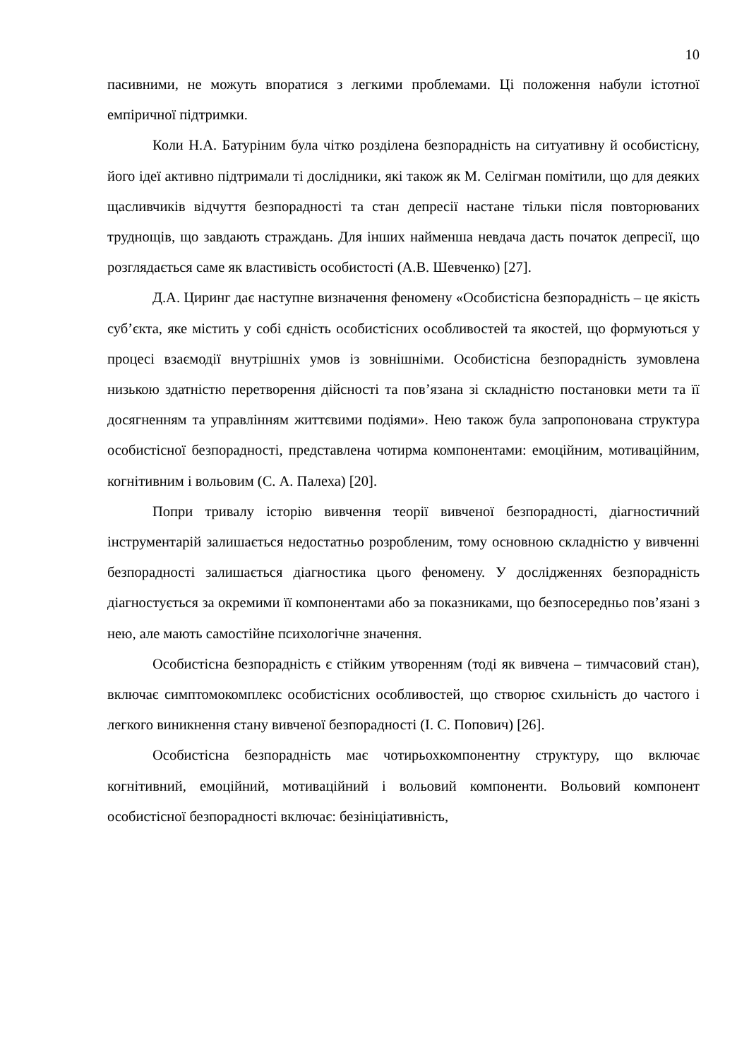10
пасивними, не можуть впоратися з легкими проблемами. Ці положення набули істотної емпіричної підтримки.
Коли Н.А. Батуріним була чітко розділена безпорадність на ситуативну й особистісну, його ідеї активно підтримали ті дослідники, які також як М. Селігман помітили, що для деяких щасливчиків відчуття безпорадності та стан депресії настане тільки після повторюваних труднощів, що завдають страждань. Для інших найменша невдача дасть початок депресії, що розглядається саме як властивість особистості (А.В. Шевченко) [27].
Д.А. Циринг дає наступне визначення феномену «Особистісна безпорадність – це якість суб’єкта, яке містить у собі єдність особистісних особливостей та якостей, що формуються у процесі взаємодії внутрішніх умов із зовнішніми. Особистісна безпорадність зумовлена низькою здатністю перетворення дійсності та пов’язана зі складністю постановки мети та її досягненням та управлінням життєвими подіями». Нею також була запропонована структура особистісної безпорадності, представлена чотирма компонентами: емоційним, мотиваційним, когнітивним і вольовим (С. А. Палеха) [20].
Попри тривалу історію вивчення теорії вивченої безпорадності, діагностичний інструментарій залишається недостатньо розробленим, тому основною складністю у вивченні безпорадності залишається діагностика цього феномену. У дослідженнях безпорадність діагностується за окремими її компонентами або за показниками, що безпосередньо пов’язані з нею, але мають самостійне психологічне значення.
Особистісна безпорадність є стійким утворенням (тоді як вивчена – тимчасовий стан), включає симптомокомплекс особистісних особливостей, що створює схильність до частого і легкого виникнення стану вивченої безпорадності (І. С. Попович) [26].
Особистісна безпорадність має чотирьохкомпонентну структуру, що включає когнітивний, емоційний, мотиваційний і вольовий компоненти. Вольовий компонент особистісної безпорадності включає: безініціативність,